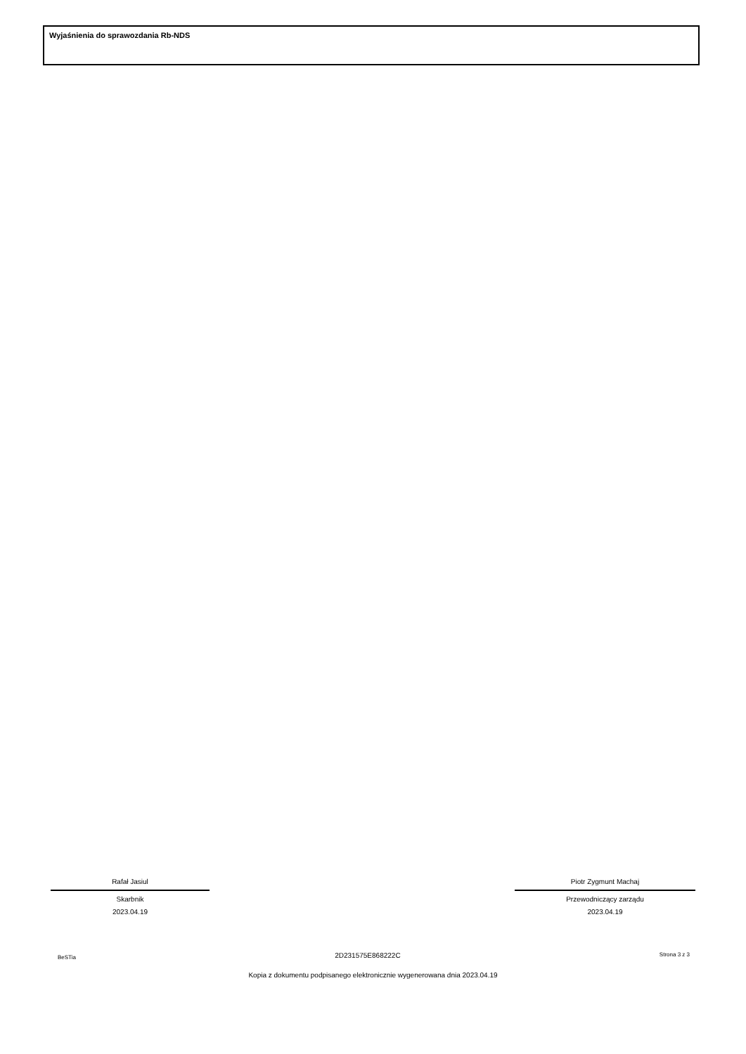Wyjaśnienia do sprawozdania Rb-NDS
Rafał Jasiul
Skarbnik
2023.04.19
Piotr Zygmunt Machaj
Przewodniczący zarządu
2023.04.19
BeSTia 2D231575E868222C Strona 3 z 3
Kopia z dokumentu podpisanego elektronicznie wygenerowana dnia 2023.04.19